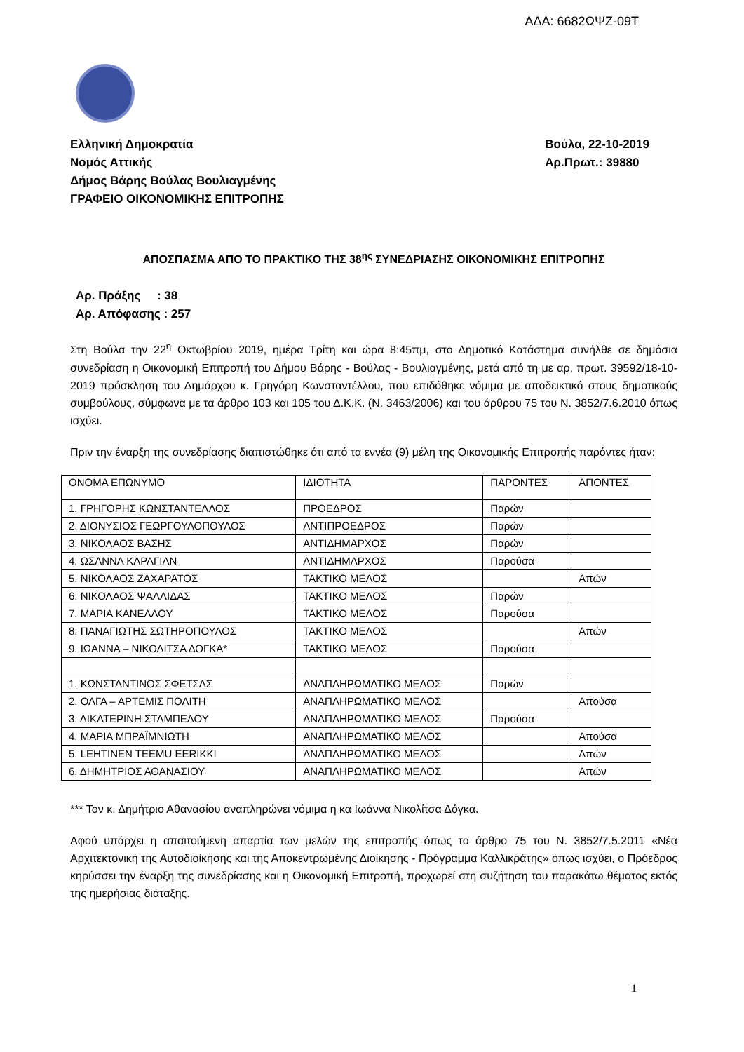ΑΔΑ: 6682ΩΨΖ-09Τ
Ελληνική Δημοκρατία
Νομός Αττικής
Δήμος Βάρης Βούλας Βουλιαγμένης
ΓΡΑΦΕΙΟ ΟΙΚΟΝΟΜΙΚΗΣ ΕΠΙΤΡΟΠΗΣ
Βούλα, 22-10-2019
Αρ.Πρωτ.: 39880
ΑΠΟΣΠΑΣΜΑ ΑΠΟ ΤΟ ΠΡΑΚΤΙΚΟ ΤΗΣ 38<sup>ης</sup> ΣΥΝΕΔΡΙΑΣΗΣ ΟΙΚΟΝΟΜΙΚΗΣ ΕΠΙΤΡΟΠΗΣ
Αρ. Πράξης : 38
Αρ. Απόφασης : 257
Στη Βούλα την 22<sup>η</sup> Οκτωβρίου 2019, ημέρα Τρίτη και ώρα 8:45πμ, στο Δημοτικό Κατάστημα συνήλθε σε δημόσια συνεδρίαση η Οικονομική Επιτροπή του Δήμου Βάρης - Βούλας - Βουλιαγμένης, μετά από τη με αρ. πρωτ. 39592/18-10-2019 πρόσκληση του Δημάρχου κ. Γρηγόρη Κωνσταντέλλου, που επιδόθηκε νόμιμα με αποδεικτικό στους δημοτικούς συμβούλους, σύμφωνα με τα άρθρο 103 και 105 του Δ.Κ.Κ. (Ν. 3463/2006) και του άρθρου 75 του Ν. 3852/7.6.2010 όπως ισχύει.
Πριν την έναρξη της συνεδρίασης διαπιστώθηκε ότι από τα εννέα (9) μέλη της Οικονομικής Επιτροπής παρόντες ήταν:
| ΟΝΟΜΑ ΕΠΩΝΥΜΟ | ΙΔΙΟΤΗΤΑ | ΠΑΡΟΝΤΕΣ | ΑΠΟΝΤΕΣ |
| 1. ΓΡΗΓΟΡΗΣ ΚΩΝΣΤΑΝΤΕΛΛΟΣ | ΠΡΟΕΔΡΟΣ | Παρών | |
| 2. ΔΙΟΝΥΣΙΟΣ ΓΕΩΡΓΟΥΛΟΠΟΥΛΟΣ | ΑΝΤΙΠΡΟΕΔΡΟΣ | Παρών | |
| 3. ΝΙΚΟΛΑΟΣ ΒΑΣΗΣ | ΑΝΤΙΔΗΜΑΡΧΟΣ | Παρών | |
| 4. ΩΣΑΝΝΑ ΚΑΡΑΓΙΑΝ | ΑΝΤΙΔΗΜΑΡΧΟΣ | Παρούσα | |
| 5. ΝΙΚΟΛΑΟΣ ΖΑΧΑΡΑΤΟΣ | ΤΑΚΤΙΚΟ ΜΕΛΟΣ | | Απών |
| 6. ΝΙΚΟΛΑΟΣ ΨΑΛΛΙΔΑΣ | ΤΑΚΤΙΚΟ ΜΕΛΟΣ | Παρών | |
| 7. ΜΑΡΙΑ ΚΑΝΕΛΛΟΥ | ΤΑΚΤΙΚΟ ΜΕΛΟΣ | Παρούσα | |
| 8. ΠΑΝΑΓΙΩΤΗΣ ΣΩΤΗΡΟΠΟΥΛΟΣ | ΤΑΚΤΙΚΟ ΜΕΛΟΣ | | Απών |
| 9. ΙΩΑΝΝΑ – ΝΙΚΟΛΙΤΣΑ ΔΟΓΚΑ* | ΤΑΚΤΙΚΟ ΜΕΛΟΣ | Παρούσα | |
| 1. ΚΩΝΣΤΑΝΤΙΝΟΣ ΣΦΕΤΣΑΣ | ΑΝΑΠΛΗΡΩΜΑΤΙΚΟ ΜΕΛΟΣ | Παρών | |
| 2. ΟΛΓΑ – ΑΡΤΕΜΙΣ ΠΟΛΙΤΗ | ΑΝΑΠΛΗΡΩΜΑΤΙΚΟ ΜΕΛΟΣ | | Απούσα |
| 3. ΑΙΚΑΤΕΡΙΝΗ ΣΤΑΜΠΕΛΟΥ | ΑΝΑΠΛΗΡΩΜΑΤΙΚΟ ΜΕΛΟΣ | Παρούσα | |
| 4. ΜΑΡΙΑ ΜΠΡΑΪΜΝΙΩΤΗ | ΑΝΑΠΛΗΡΩΜΑΤΙΚΟ ΜΕΛΟΣ | | Απούσα |
| 5. LEHTINEN TEEMU EERIKKI | ΑΝΑΠΛΗΡΩΜΑΤΙΚΟ ΜΕΛΟΣ | | Απών |
| 6. ΔΗΜΗΤΡΙΟΣ ΑΘΑΝΑΣΙΟΥ | ΑΝΑΠΛΗΡΩΜΑΤΙΚΟ ΜΕΛΟΣ | | Απών |
*** Τον κ. Δημήτριο Αθανασίου αναπληρώνει νόμιμα η κα Ιωάννα Νικολίτσα Δόγκα.
Αφού υπάρχει η απαιτούμενη απαρτία των μελών της επιτροπής όπως το άρθρο 75 του Ν. 3852/7.5.2011 «Νέα Αρχιτεκτονική της Αυτοδιοίκησης και της Αποκεντρωμένης Διοίκησης - Πρόγραμμα Καλλικράτης» όπως ισχύει, ο Πρόεδρος κηρύσσει την έναρξη της συνεδρίασης και η Οικονομική Επιτροπή, προχωρεί στη συζήτηση του παρακάτω θέματος εκτός της ημερήσιας διάταξης.
1